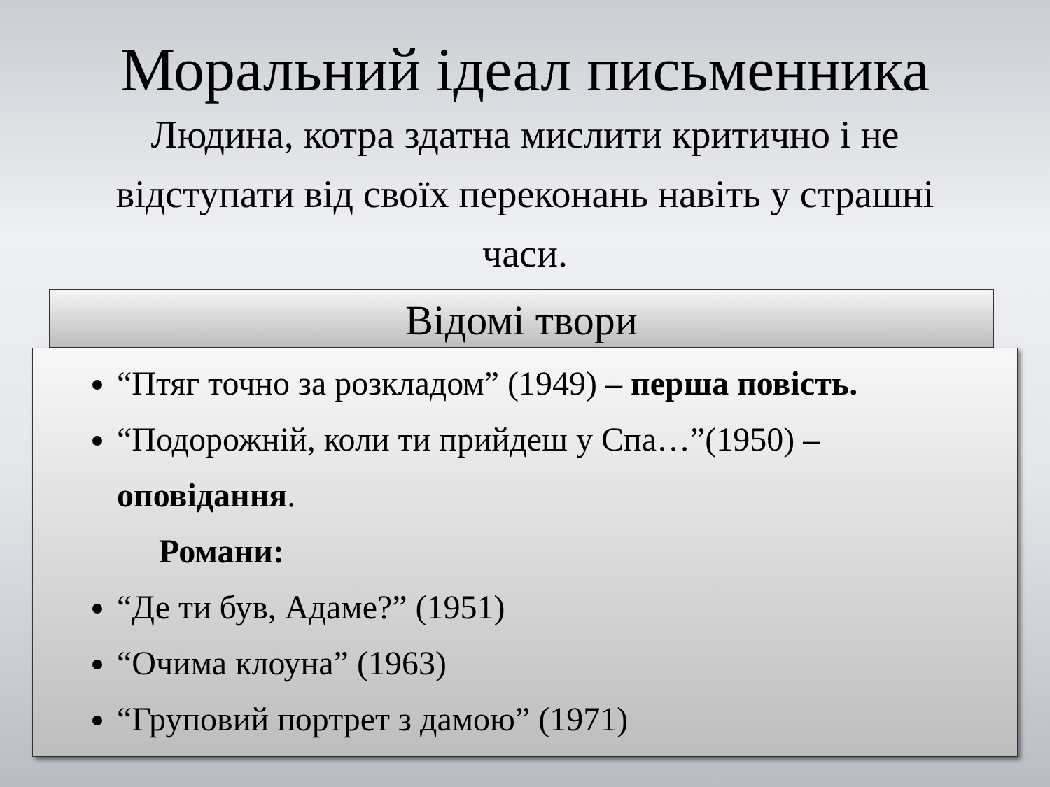Моральний ідеал письменника
Людина, котра здатна мислити критично і не відступати від своїх переконань навіть у страшні часи.
Відомі твори
“Птяг точно за розкладом” (1949) – перша повість.
“Подорожній, коли ти прийдеш у Спа…”(1950) – оповідання.
Романи:
“Де ти був, Адаме?” (1951)
“Очима клоуна” (1963)
“Груповий портрет з дамою” (1971)